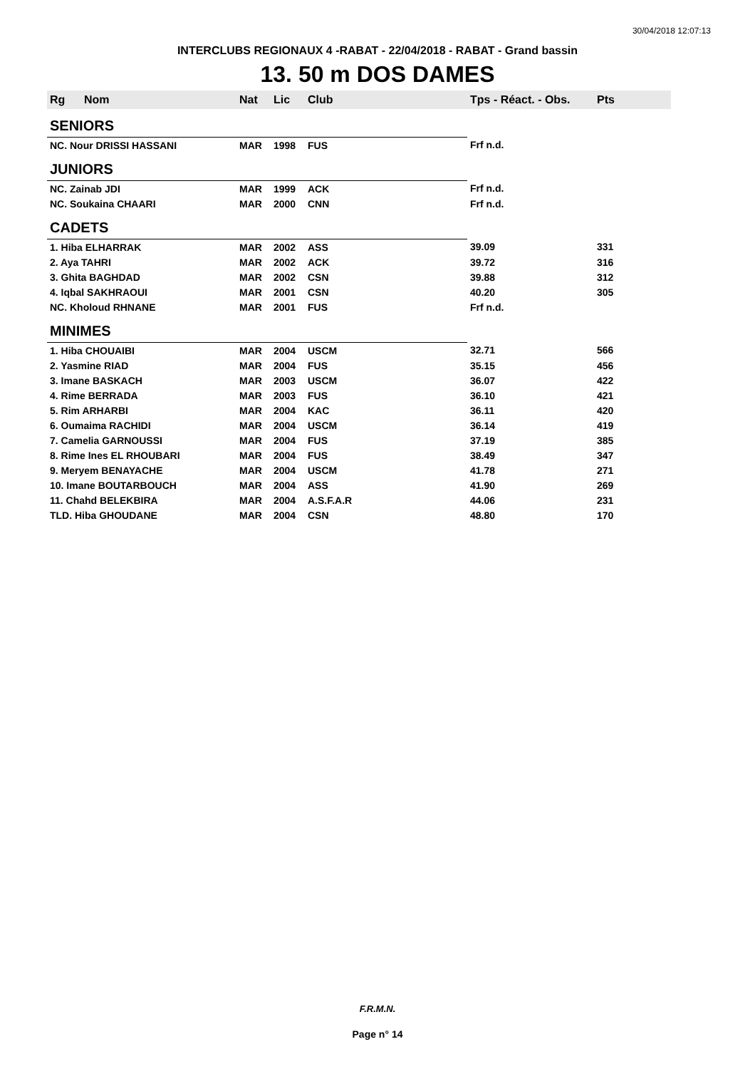30/04/2018 12:07:13
INTERCLUBS REGIONAUX 4 -RABAT - 22/04/2018 - RABAT - Grand bassin
13. 50 m DOS DAMES
| Rg | Nom | Nat | Lic | Club | Tps - Réact. - Obs. | Pts |
| --- | --- | --- | --- | --- | --- | --- |
| SENIORS | | | | | | |
| NC. Nour DRISSI HASSANI | | MAR | 1998 | FUS | Frf n.d. | |
| JUNIORS | | | | | | |
| NC. Zainab JDI | | MAR | 1999 | ACK | Frf n.d. | |
| NC. Soukaina CHAARI | | MAR | 2000 | CNN | Frf n.d. | |
| CADETS | | | | | | |
| 1. Hiba ELHARRAK | | MAR | 2002 | ASS | 39.09 | 331 |
| 2. Aya TAHRI | | MAR | 2002 | ACK | 39.72 | 316 |
| 3. Ghita BAGHDAD | | MAR | 2002 | CSN | 39.88 | 312 |
| 4. Iqbal SAKHRAOUI | | MAR | 2001 | CSN | 40.20 | 305 |
| NC. Kholoud RHNANE | | MAR | 2001 | FUS | Frf n.d. | |
| MINIMES | | | | | | |
| 1. Hiba CHOUAIBI | | MAR | 2004 | USCM | 32.71 | 566 |
| 2. Yasmine RIAD | | MAR | 2004 | FUS | 35.15 | 456 |
| 3. Imane BASKACH | | MAR | 2003 | USCM | 36.07 | 422 |
| 4. Rime BERRADA | | MAR | 2003 | FUS | 36.10 | 421 |
| 5. Rim ARHARBI | | MAR | 2004 | KAC | 36.11 | 420 |
| 6. Oumaima RACHIDI | | MAR | 2004 | USCM | 36.14 | 419 |
| 7. Camelia GARNOUSSI | | MAR | 2004 | FUS | 37.19 | 385 |
| 8. Rime Ines EL RHOUBARI | | MAR | 2004 | FUS | 38.49 | 347 |
| 9. Meryem BENAYACHE | | MAR | 2004 | USCM | 41.78 | 271 |
| 10. Imane BOUTARBOUCH | | MAR | 2004 | ASS | 41.90 | 269 |
| 11. Chahd BELEKBIRA | | MAR | 2004 | A.S.F.A.R | 44.06 | 231 |
| TLD. Hiba GHOUDANE | | MAR | 2004 | CSN | 48.80 | 170 |
F.R.M.N.
Page n° 14